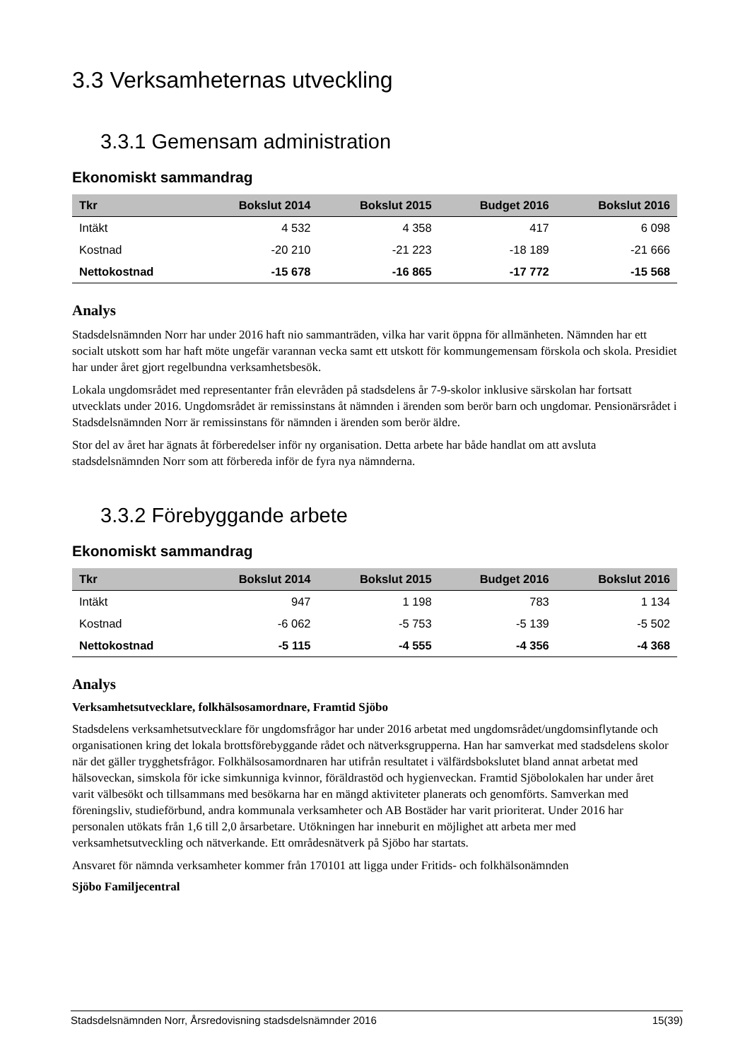3.3 Verksamheternas utveckling
3.3.1 Gemensam administration
Ekonomiskt sammandrag
| Tkr | Bokslut 2014 | Bokslut 2015 | Budget 2016 | Bokslut 2016 |
| --- | --- | --- | --- | --- |
| Intäkt | 4 532 | 4 358 | 417 | 6 098 |
| Kostnad | -20 210 | -21 223 | -18 189 | -21 666 |
| Nettokostnad | -15 678 | -16 865 | -17 772 | -15 568 |
Analys
Stadsdelsnämnden Norr har under 2016 haft nio sammanträden, vilka har varit öppna för allmänheten. Nämnden har ett socialt utskott som har haft möte ungefär varannan vecka samt ett utskott för kommungemensam förskola och skola. Presidiet har under året gjort regelbundna verksamhetsbesök.
Lokala ungdomsrådet med representanter från elevråden på stadsdelens år 7-9-skolor inklusive särskolan har fortsatt utvecklats under 2016. Ungdomsrådet är remissinstans åt nämnden i ärenden som berör barn och ungdomar. Pensionärsrådet i Stadsdelsnämnden Norr är remissinstans för nämnden i ärenden som berör äldre.
Stor del av året har ägnats åt förberedelser inför ny organisation. Detta arbete har både handlat om att avsluta stadsdelsnämnden Norr som att förbereda inför de fyra nya nämnderna.
3.3.2 Förebyggande arbete
Ekonomiskt sammandrag
| Tkr | Bokslut 2014 | Bokslut 2015 | Budget 2016 | Bokslut 2016 |
| --- | --- | --- | --- | --- |
| Intäkt | 947 | 1 198 | 783 | 1 134 |
| Kostnad | -6 062 | -5 753 | -5 139 | -5 502 |
| Nettokostnad | -5 115 | -4 555 | -4 356 | -4 368 |
Analys
Verksamhetsutvecklare, folkhälsosamordnare, Framtid Sjöbo
Stadsdelens verksamhetsutvecklare för ungdomsfrågor har under 2016 arbetat med ungdomsrådet/ungdomsinflytande och organisationen kring det lokala brottsförebyggande rådet och nätverksgrupperna. Han har samverkat med stadsdelens skolor när det gäller trygghetsfrågor. Folkhälsosamordnaren har utifrån resultatet i välfärdsbokslutet bland annat arbetat med hälsoveckan, simskola för icke simkunniga kvinnor, föräldrastöd och hygienveckan. Framtid Sjöbolokalen har under året varit välbesökt och tillsammans med besökarna har en mängd aktiviteter planerats och genomförts. Samverkan med föreningsliv, studieförbund, andra kommunala verksamheter och AB Bostäder har varit prioriterat. Under 2016 har personalen utökats från 1,6 till 2,0 årsarbetare. Utökningen har inneburit en möjlighet att arbeta mer med verksamhetsutveckling och nätverkande. Ett områdesnätverk på Sjöbo har startats.
Ansvaret för nämnda verksamheter kommer från 170101 att ligga under Fritids- och folkhälsonämnden
Sjöbo Familjecentral
Stadsdelsnämnden Norr, Årsredovisning stadsdelsnämnder 2016 15(39)